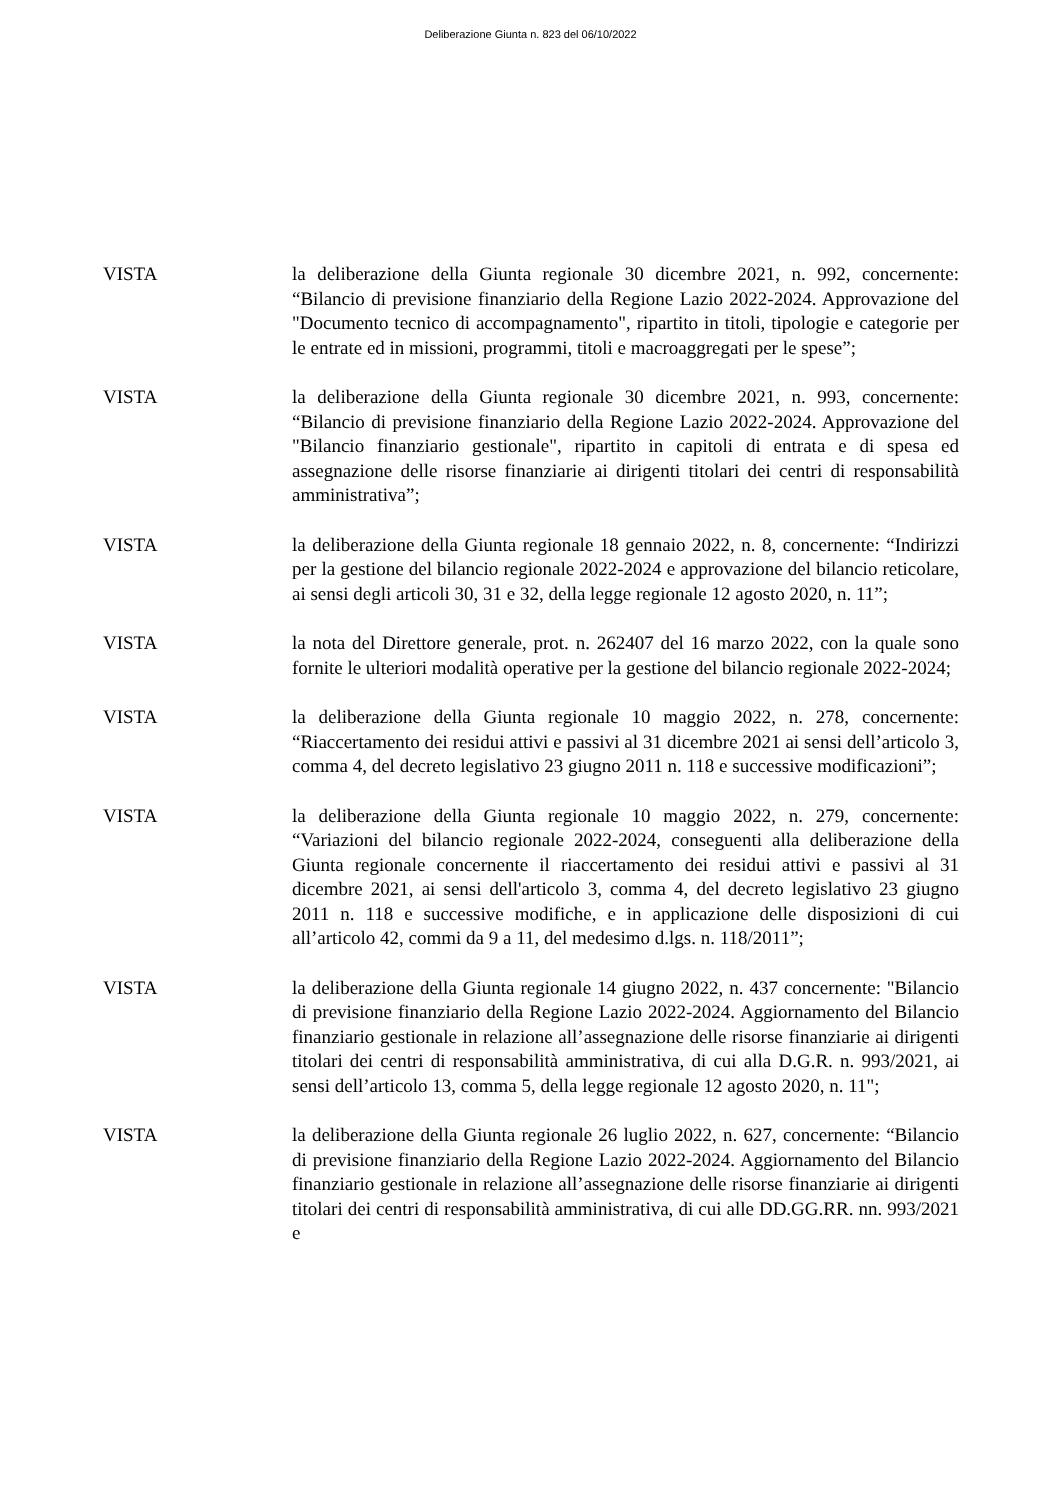Deliberazione Giunta n. 823 del 06/10/2022
VISTA la deliberazione della Giunta regionale 30 dicembre 2021, n. 992, concernente: “Bilancio di previsione finanziario della Regione Lazio 2022-2024. Approvazione del "Documento tecnico di accompagnamento", ripartito in titoli, tipologie e categorie per le entrate ed in missioni, programmi, titoli e macroaggregati per le spese”;
VISTA la deliberazione della Giunta regionale 30 dicembre 2021, n. 993, concernente: “Bilancio di previsione finanziario della Regione Lazio 2022-2024. Approvazione del "Bilancio finanziario gestionale", ripartito in capitoli di entrata e di spesa ed assegnazione delle risorse finanziarie ai dirigenti titolari dei centri di responsabilità amministrativa”;
VISTA la deliberazione della Giunta regionale 18 gennaio 2022, n. 8, concernente: “Indirizzi per la gestione del bilancio regionale 2022-2024 e approvazione del bilancio reticolare, ai sensi degli articoli 30, 31 e 32, della legge regionale 12 agosto 2020, n. 11”;
VISTA la nota del Direttore generale, prot. n. 262407 del 16 marzo 2022, con la quale sono fornite le ulteriori modalità operative per la gestione del bilancio regionale 2022-2024;
VISTA la deliberazione della Giunta regionale 10 maggio 2022, n. 278, concernente: “Riaccertamento dei residui attivi e passivi al 31 dicembre 2021 ai sensi dell’articolo 3, comma 4, del decreto legislativo 23 giugno 2011 n. 118 e successive modificazioni”;
VISTA la deliberazione della Giunta regionale 10 maggio 2022, n. 279, concernente: “Variazioni del bilancio regionale 2022-2024, conseguenti alla deliberazione della Giunta regionale concernente il riaccertamento dei residui attivi e passivi al 31 dicembre 2021, ai sensi dell'articolo 3, comma 4, del decreto legislativo 23 giugno 2011 n. 118 e successive modifiche, e in applicazione delle disposizioni di cui all’articolo 42, commi da 9 a 11, del medesimo d.lgs. n. 118/2011”;
VISTA la deliberazione della Giunta regionale 14 giugno 2022, n. 437 concernente: "Bilancio di previsione finanziario della Regione Lazio 2022-2024. Aggiornamento del Bilancio finanziario gestionale in relazione all’assegnazione delle risorse finanziarie ai dirigenti titolari dei centri di responsabilità amministrativa, di cui alla D.G.R. n. 993/2021, ai sensi dell’articolo 13, comma 5, della legge regionale 12 agosto 2020, n. 11";
VISTA la deliberazione della Giunta regionale 26 luglio 2022, n. 627, concernente: “Bilancio di previsione finanziario della Regione Lazio 2022-2024. Aggiornamento del Bilancio finanziario gestionale in relazione all’assegnazione delle risorse finanziarie ai dirigenti titolari dei centri di responsabilità amministrativa, di cui alle DD.GG.RR. nn. 993/2021 e